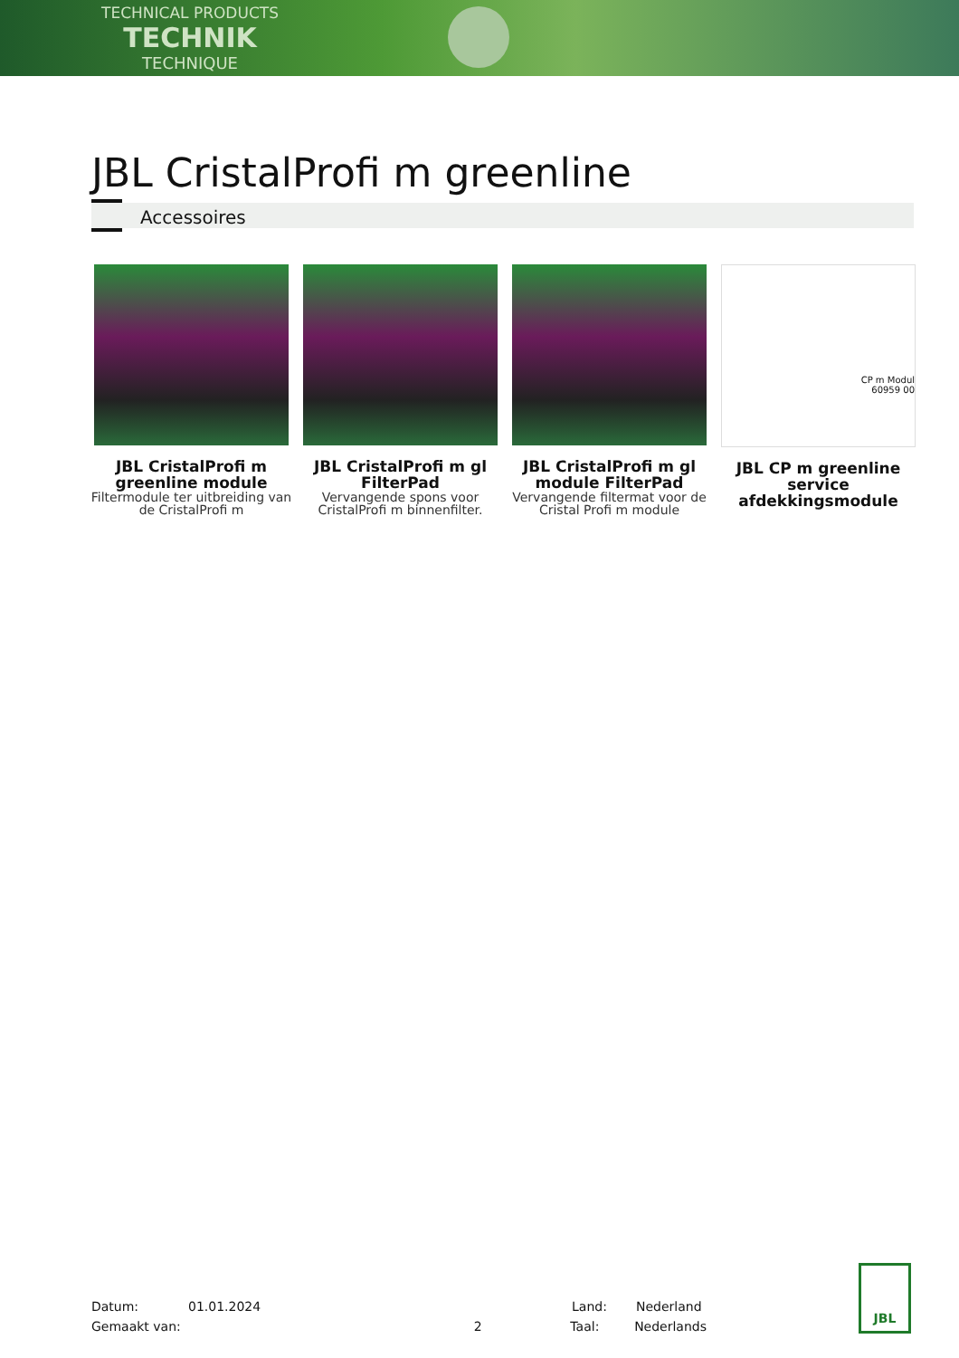TECHNICAL PRODUCTS
TECHNIK
TECHNIQUE
JBL CristalProfi m greenline
Accessoires
JBL CristalProfi m greenline module
Filtermodule ter uitbreiding van de CristalProfi m
JBL CristalProfi m gl FilterPad
Vervangende spons voor CristalProfi m binnenfilter.
JBL CristalProfi m gl module FilterPad
Vervangende filtermat voor de Cristal Profi m module
CP m Modul
60959 00
JBL CP m greenline service afdekkingsmodule
Datum: 01.01.2024 Land: Nederland
Gemaakt van: 2 Taal: Nederlands
JBL